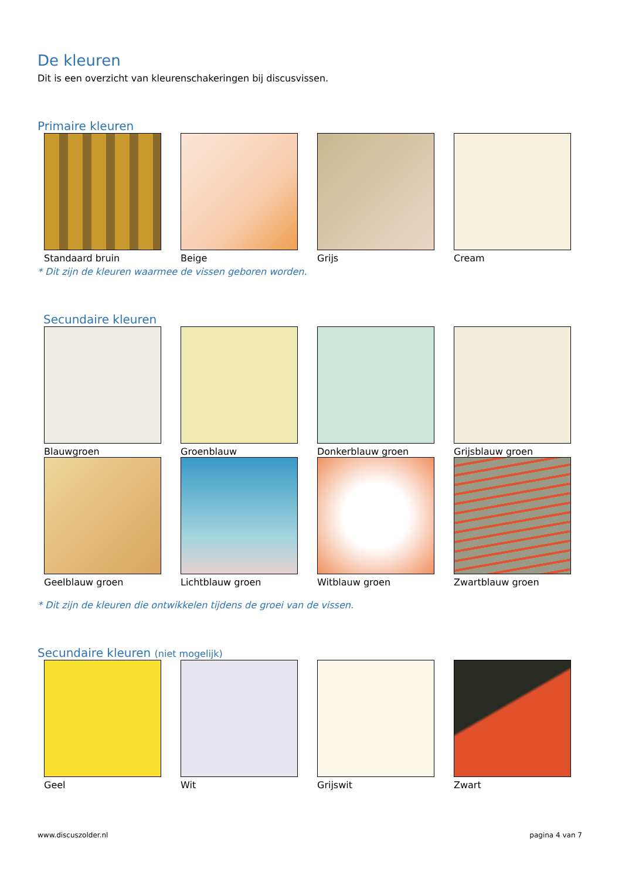De kleuren
Dit is een overzicht van kleurenschakeringen bij discusvissen.
Primaire kleuren
Standaard bruin Beige Grijs Cream
* Dit zijn de kleuren waarmee de vissen geboren worden.
Secundaire kleuren
Blauwgroen Groenblauw Donkerblauw groen Grijsblauw groen
Geelblauw groen Lichtblauw groen Witblauw groen Zwartblauw groen
* Dit zijn de kleuren die ontwikkelen tijdens de groei van de vissen.
Secundaire kleuren (niet mogelijk)
Geel Wit Grijswit Zwart
www.discuszolder.nl pagina 4 van 7